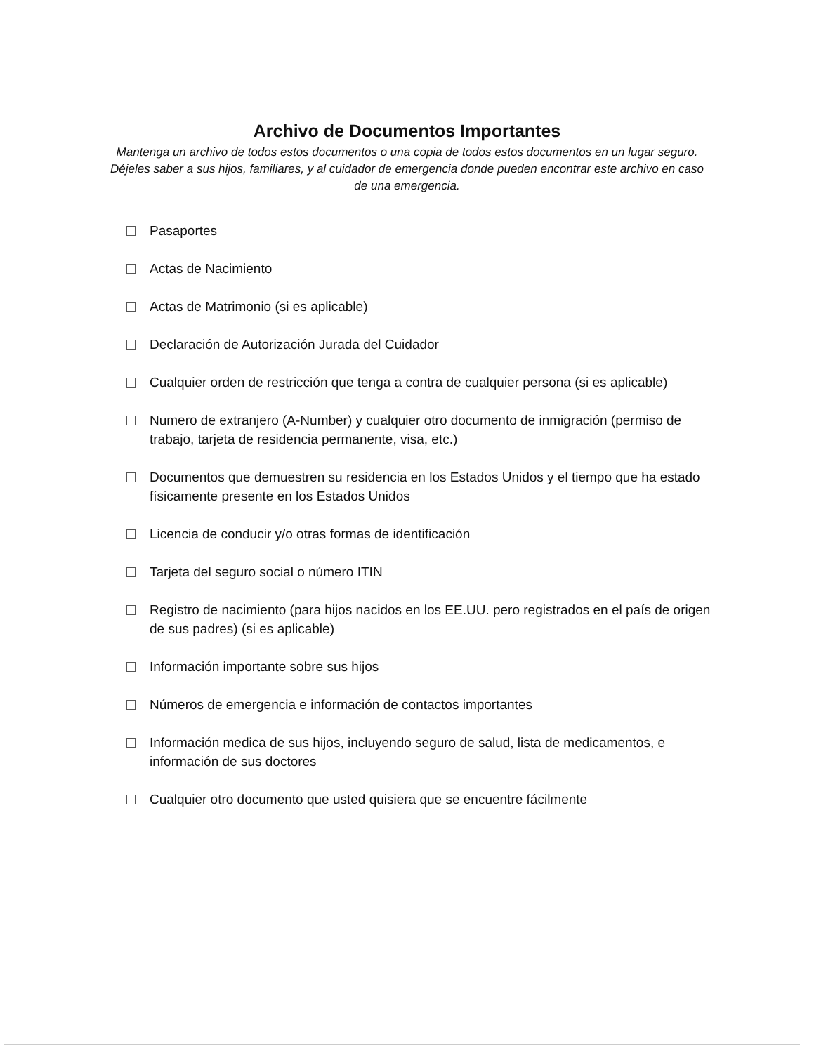Archivo de Documentos Importantes
Mantenga un archivo de todos estos documentos o una copia de todos estos documentos en un lugar seguro. Déjeles saber a sus hijos, familiares, y al cuidador de emergencia donde pueden encontrar este archivo en caso de una emergencia.
Pasaportes
Actas de Nacimiento
Actas de Matrimonio (si es aplicable)
Declaración de Autorización Jurada del Cuidador
Cualquier orden de restricción que tenga a contra de cualquier persona (si es aplicable)
Numero de extranjero (A-Number) y cualquier otro documento de inmigración (permiso de trabajo, tarjeta de residencia permanente, visa, etc.)
Documentos que demuestren su residencia en los Estados Unidos y el tiempo que ha estado físicamente presente en los Estados Unidos
Licencia de conducir y/o otras formas de identificación
Tarjeta del seguro social o número ITIN
Registro de nacimiento (para hijos nacidos en los EE.UU. pero registrados en el país de origen de sus padres) (si es aplicable)
Información importante sobre sus hijos
Números de emergencia e información de contactos importantes
Información medica de sus hijos, incluyendo seguro de salud, lista de medicamentos, e información de sus doctores
Cualquier otro documento que usted quisiera que se encuentre fácilmente